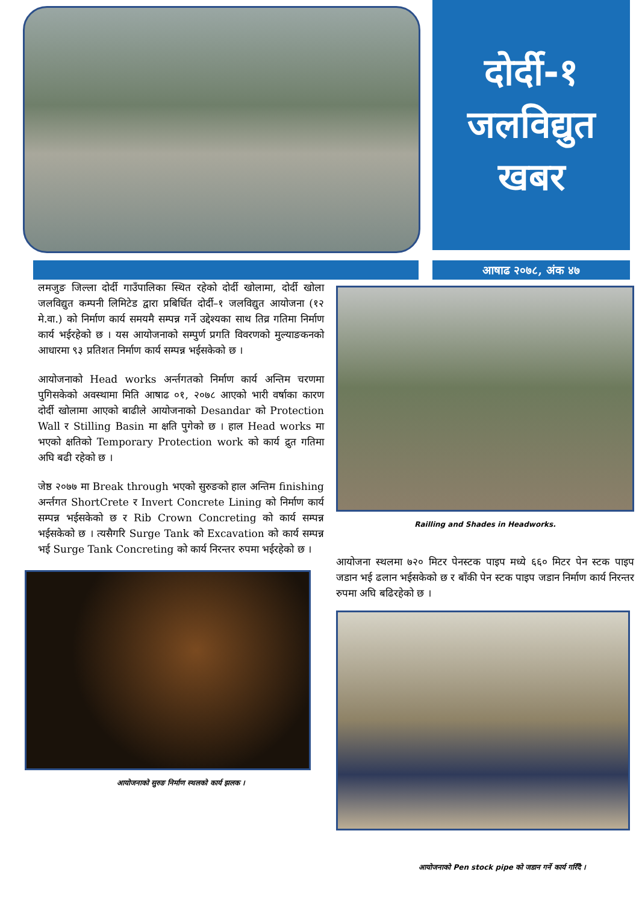दोर्दी-१
जलविद्युत
खबर
आषाढ २०७८, अंक ४७
लमजुङ जिल्ला दोर्दी गाउँपालिका स्थित रहेको दोर्दी खोलामा, दोर्दी खोला जलविद्युत कम्पनी लिमिटेड द्वारा प्रबिर्धित दोर्दी–१ जलविद्युत आयोजना (१२ मे.वा.) को निर्माण कार्य समयमै सम्पन्न गर्ने उद्देश्यका साथ तिव्र गतिमा निर्माण कार्य भईरहेको छ । यस आयोजनाको सम्पुर्ण प्रगति विवरणको मुल्याङकनको आधारमा ९३ प्रतिशत निर्माण कार्य सम्पन्न भईसकेको छ ।
आयोजनाको Head works अर्न्तगतको निर्माण कार्य अन्तिम चरणमा पुगिसकेको अवस्थामा मिति आषाढ ०१, २०७८ आएको भारी वर्षाका कारण दोर्दी खोलामा आएको बाढीले आयोजनाको Desandar को Protection Wall र Stilling Basin मा क्षति पुगेको छ । हाल Head works मा भएको क्षतिको Temporary Protection work को कार्य द्रुत गतिमा अघि बढी रहेको छ ।
जेष्ठ २०७७ मा Break through भएको सुरुङको हाल अन्तिम finishing अर्न्तगत ShortCrete र Invert Concrete Lining को निर्माण कार्य सम्पन्न भईसकेको छ र Rib Crown Concreting को कार्य सम्पन्न भईसकेको छ । त्यसैगरि Surge Tank को Excavation को कार्य सम्पन्न भई Surge Tank Concreting को कार्य निरन्तर रुपमा भईरहेको छ ।
आयोजनाको सुरुङ निर्माण स्थलको कार्य झलक ।
Railling and Shades in Headworks.
आयोजना स्थलमा ७२० मिटर पेनस्टक पाइप मध्ये ६६० मिटर पेन स्टक पाइप जडान भई ढलान भईसकेको छ र बाँकी पेन स्टक पाइप जडान निर्माण कार्य निरन्तर रुपमा अघि बढिरहेको छ ।
आयोजनाको Pen stock pipe को जडान गर्ने कार्य गरिँदै ।